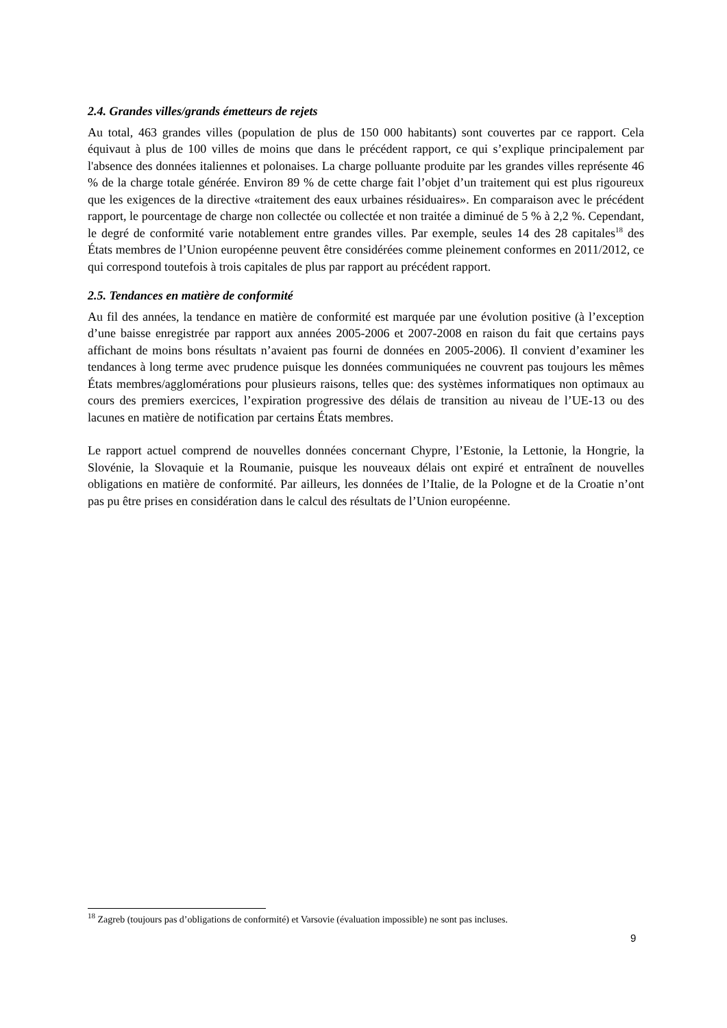2.4. Grandes villes/grands émetteurs de rejets
Au total, 463 grandes villes (population de plus de 150 000 habitants) sont couvertes par ce rapport. Cela équivaut à plus de 100 villes de moins que dans le précédent rapport, ce qui s’explique principalement par l'absence des données italiennes et polonaises. La charge polluante produite par les grandes villes représente 46 % de la charge totale générée. Environ 89 % de cette charge fait l’objet d’un traitement qui est plus rigoureux que les exigences de la directive «traitement des eaux urbaines résiduaires». En comparaison avec le précédent rapport, le pourcentage de charge non collectée ou collectée et non traitée a diminué de 5 % à 2,2 %. Cependant, le degré de conformité varie notablement entre grandes villes. Par exemple, seules 14 des 28 capitales<sup>18</sup> des États membres de l’Union européenne peuvent être considérées comme pleinement conformes en 2011/2012, ce qui correspond toutefois à trois capitales de plus par rapport au précédent rapport.
2.5. Tendances en matière de conformité
Au fil des années, la tendance en matière de conformité est marquée par une évolution positive (à l’exception d’une baisse enregistrée par rapport aux années 2005-2006 et 2007-2008 en raison du fait que certains pays affichant de moins bons résultats n’avaient pas fourni de données en 2005-2006). Il convient d’examiner les tendances à long terme avec prudence puisque les données communiquées ne couvrent pas toujours les mêmes États membres/agglomérations pour plusieurs raisons, telles que: des systèmes informatiques non optimaux au cours des premiers exercices, l’expiration progressive des délais de transition au niveau de l’UE-13 ou des lacunes en matière de notification par certains États membres.
Le rapport actuel comprend de nouvelles données concernant Chypre, l’Estonie, la Lettonie, la Hongrie, la Slovénie, la Slovaquie et la Roumanie, puisque les nouveaux délais ont expiré et entraînent de nouvelles obligations en matière de conformité. Par ailleurs, les données de l’Italie, de la Pologne et de la Croatie n’ont pas pu être prises en considération dans le calcul des résultats de l’Union européenne.
<sup>18</sup> Zagreb (toujours pas d’obligations de conformité) et Varsovie (évaluation impossible) ne sont pas incluses.
9